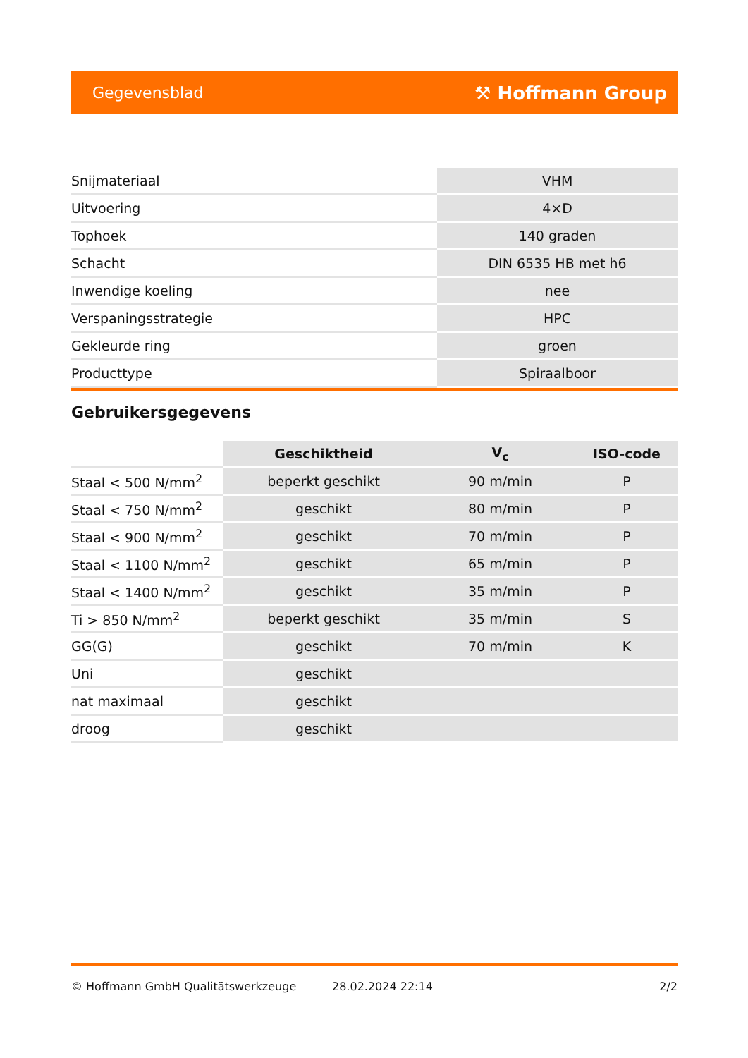Gegevensblad ⚒ Hoffmann Group
| Snijmateriaal | VHM |
| Uitvoering | 4×D |
| Tophoek | 140 graden |
| Schacht | DIN 6535 HB met h6 |
| Inwendige koeling | nee |
| Verspaningsstrategie | HPC |
| Gekleurde ring | groen |
| Producttype | Spiraalboor |
Gebruikersgegevens
| | Geschiktheid | V<sub>c</sub> | ISO-code |
| --- | --- | --- | --- |
| Staal < 500 N/mm<sup>2</sup> | beperkt geschikt | 90 m/min | P |
| Staal < 750 N/mm<sup>2</sup> | geschikt | 80 m/min | P |
| Staal < 900 N/mm<sup>2</sup> | geschikt | 70 m/min | P |
| Staal < 1100 N/mm<sup>2</sup> | geschikt | 65 m/min | P |
| Staal < 1400 N/mm<sup>2</sup> | geschikt | 35 m/min | P |
| Ti > 850 N/mm<sup>2</sup> | beperkt geschikt | 35 m/min | S |
| GG(G) | geschikt | 70 m/min | K |
| Uni | geschikt | | |
| nat maximaal | geschikt | | |
| droog | geschikt | | |
© Hoffmann GmbH Qualitätswerkzeuge 28.02.2024 22:14 2/2